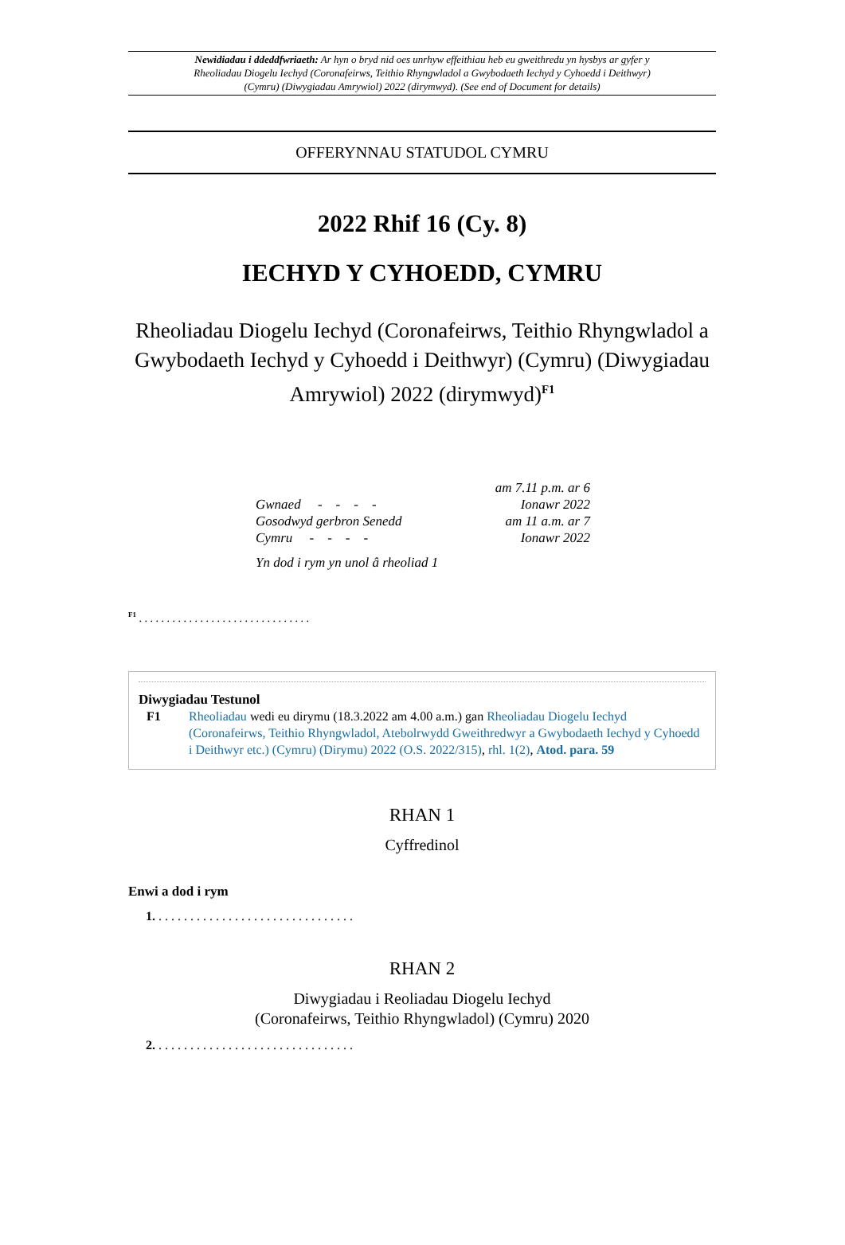Newidiadau i ddeddfwriaeth: Ar hyn o bryd nid oes unrhyw effeithiau heb eu gweithredu yn hysbys ar gyfer y Rheoliadau Diogelu Iechyd (Coronafeirws, Teithio Rhyngwladol a Gwybodaeth Iechyd y Cyhoedd i Deithwyr) (Cymru) (Diwygiadau Amrywiol) 2022 (dirymwyd). (See end of Document for details)
OFFERYNNAU STATUDOL CYMRU
2022 Rhif 16 (Cy. 8)
IECHYD Y CYHOEDD, CYMRU
Rheoliadau Diogelu Iechyd (Coronafeirws, Teithio Rhyngwladol a Gwybodaeth Iechyd y Cyhoedd i Deithwyr) (Cymru) (Diwygiadau Amrywiol) 2022 (dirymwyd)<sup>F1</sup>
| Gwnaed - - - - | am 7.11 p.m. ar 6 Ionawr 2022 |
| Gosodwyd gerbron Senedd Cymru - - - - | am 11 a.m. ar 7 Ionawr 2022 |
| Yn dod i rym yn unol â rheoliad 1 | |
<sup>F1</sup> . . . . . . . . . . . . . . . . . . . . . . . . . . . . . . .
Diwygiadau Testunol
F1 Rheoliadau wedi eu dirymu (18.3.2022 am 4.00 a.m.) gan Rheoliadau Diogelu Iechyd (Coronafeirws, Teithio Rhyngwladol, Atebolrwydd Gweithredwyr a Gwybodaeth Iechyd y Cyhoedd i Deithwyr etc.) (Cymru) (Dirymu) 2022 (O.S. 2022/315), rhl. 1(2), Atod. para. 59
RHAN 1
Cyffredinol
Enwi a dod i rym
1. . . . . . . . . . . . . . . . . . . . . . . . . . . . . . . .
RHAN 2
Diwygiadau i Reoliadau Diogelu Iechyd
(Coronafeirws, Teithio Rhyngwladol) (Cymru) 2020
2. . . . . . . . . . . . . . . . . . . . . . . . . . . . . . . .